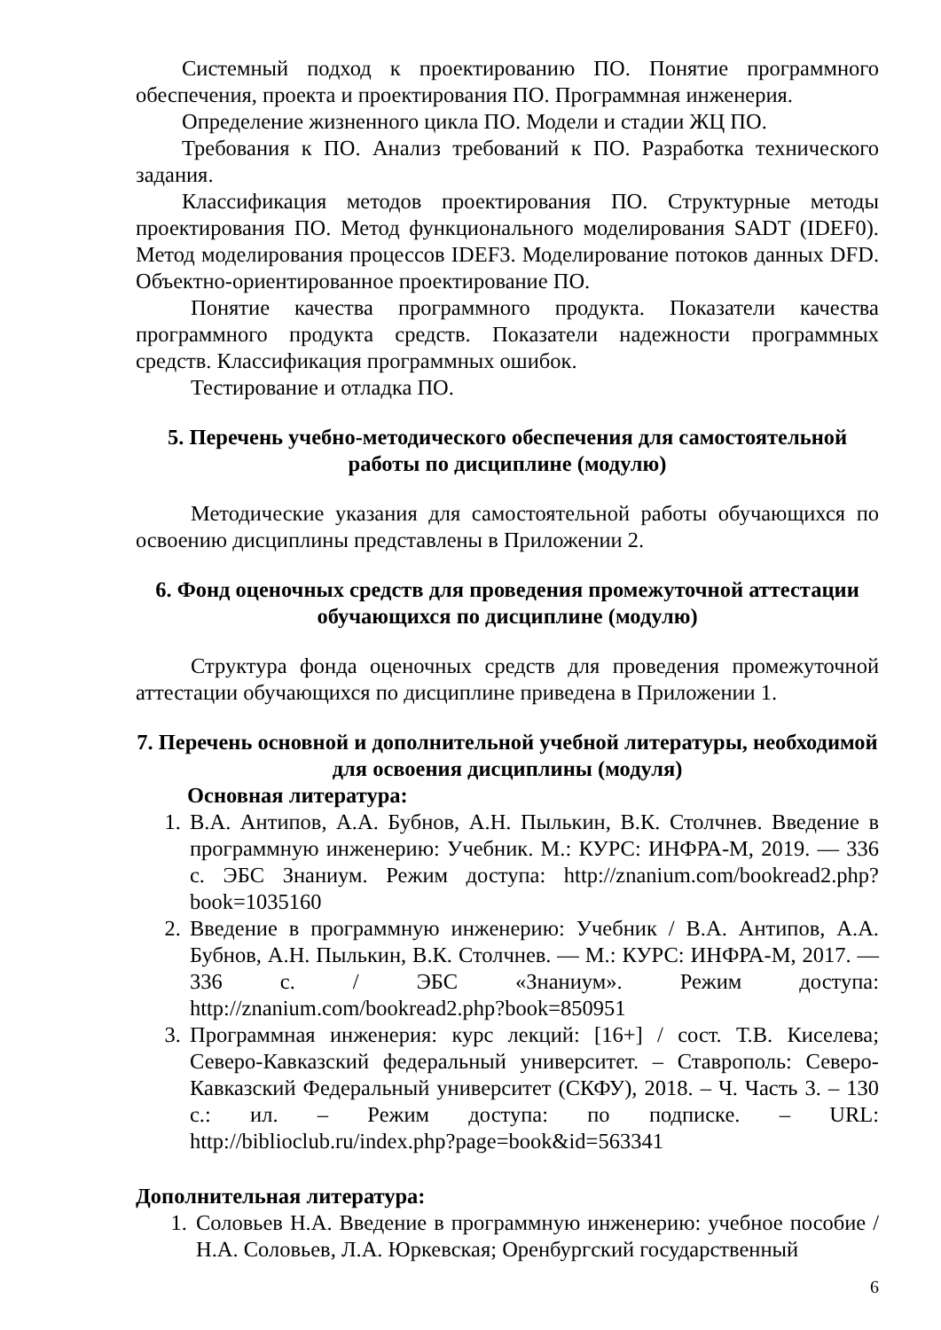Системный подход к проектированию ПО. Понятие программного обеспечения, проекта и проектирования ПО. Программная инженерия.
Определение жизненного цикла ПО. Модели и стадии ЖЦ ПО.
Требования к ПО. Анализ требований к ПО. Разработка технического задания.
Классификация методов проектирования ПО. Структурные методы проектирования ПО. Метод функционального моделирования SADT (IDEF0). Метод моделирования процессов IDEF3. Моделирование потоков данных DFD. Объектно-ориентированное проектирование ПО.
Понятие качества программного продукта. Показатели качества программного продукта средств. Показатели надежности программных средств. Классификация программных ошибок.
Тестирование и отладка ПО.
5. Перечень учебно-методического обеспечения для самостоятельной работы по дисциплине (модулю)
Методические указания для самостоятельной работы обучающихся по освоению дисциплины представлены в Приложении 2.
6. Фонд оценочных средств для проведения промежуточной аттестации обучающихся по дисциплине (модулю)
Структура фонда оценочных средств для проведения промежуточной аттестации обучающихся по дисциплине приведена в Приложении 1.
7. Перечень основной и дополнительной учебной литературы, необходимой для освоения дисциплины (модуля)
Основная литература:
1. В.А. Антипов, А.А. Бубнов, А.Н. Пылькин, В.К. Столчнев. Введение в программную инженерию: Учебник. М.: КУРС: ИНФРА-М, 2019. — 336 с. ЭБС Знаниум. Режим доступа: http://znanium.com/bookread2.php?book=1035160
2. Введение в программную инженерию: Учебник / В.А. Антипов, А.А. Бубнов, А.Н. Пылькин, В.К. Столчнев. — М.: КУРС: ИНФРА-М, 2017. — 336 с. / ЭБС «Знаниум». Режим доступа: http://znanium.com/bookread2.php?book=850951
3. Программная инженерия: курс лекций: [16+] / сост. Т.В. Киселева; Северо-Кавказский федеральный университет. – Ставрополь: Северо-Кавказский Федеральный университет (СКФУ), 2018. – Ч. Часть 3. – 130 с.: ил. – Режим доступа: по подписке. – URL: http://biblioclub.ru/index.php?page=book&id=563341
Дополнительная литература:
1. Соловьев Н.А. Введение в программную инженерию: учебное пособие / Н.А. Соловьев, Л.А. Юркевская; Оренбургский государственный
6